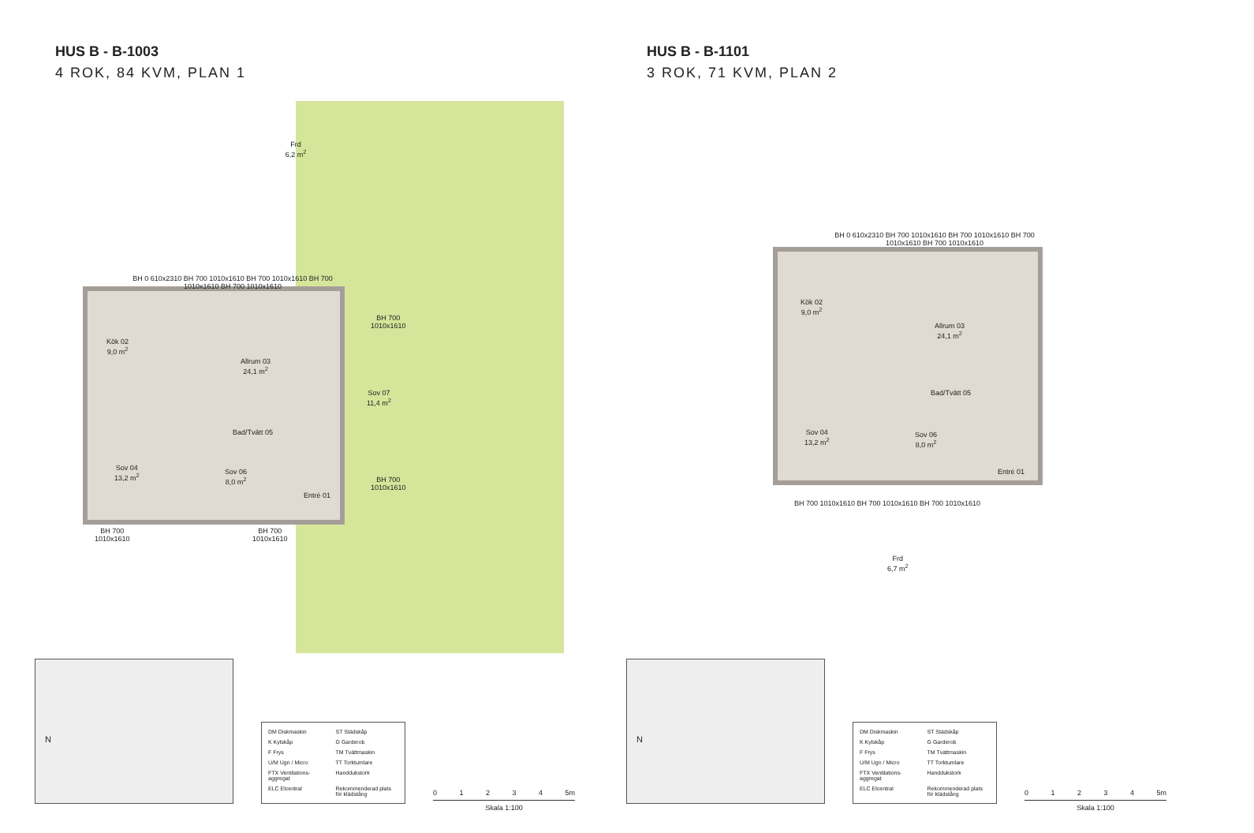HUS B - B-1003
4 ROK, 84 KVM, PLAN 1
Frd
6,2 m<sup>2</sup>
BH 0 610x2310 BH 700 1010x1610 BH 700 1010x1610 BH 700 1010x1610 BH 700 1010x1610
Kök 02
9,0 m<sup>2</sup>
Allrum 03
24,1 m<sup>2</sup>
BH 700
1010x1610
Sov 07
11,4 m<sup>2</sup>
Bad/Tvätt 05
Sov 04
13,2 m<sup>2</sup>
Sov 06
8,0 m<sup>2</sup>
Entré 01
BH 700
1010x1610
BH 700
1010x1610
BH 700
1010x1610
N
DM Diskmaskin ST Städskåp K Kylskåp G Garderob F Frys TM Tvättmaskin U/M Ugn / Micro TT Torktumlare FTX Ventilations-aggregat Handdukstork ELC Elcentral Rekommenderad plats för klädstång
01234 5m
Skala 1:100
HUS B - B-1101
3 ROK, 71 KVM, PLAN 2
BH 0 610x2310 BH 700 1010x1610 BH 700 1010x1610 BH 700 1010x1610 BH 700 1010x1610
Kök 02
9,0 m<sup>2</sup>
Allrum 03
24,1 m<sup>2</sup>
Bad/Tvätt 05
Sov 04
13,2 m<sup>2</sup>
Sov 06
8,0 m<sup>2</sup>
Entré 01
BH 700 1010x1610 BH 700 1010x1610 BH 700 1010x1610
Frd
6,7 m<sup>2</sup>
N
DM Diskmaskin ST Städskåp K Kylskåp G Garderob F Frys TM Tvättmaskin U/M Ugn / Micro TT Torktumlare FTX Ventilations-aggregat Handdukstork ELC Elcentral Rekommenderad plats för klädstång
01234 5m
Skala 1:100